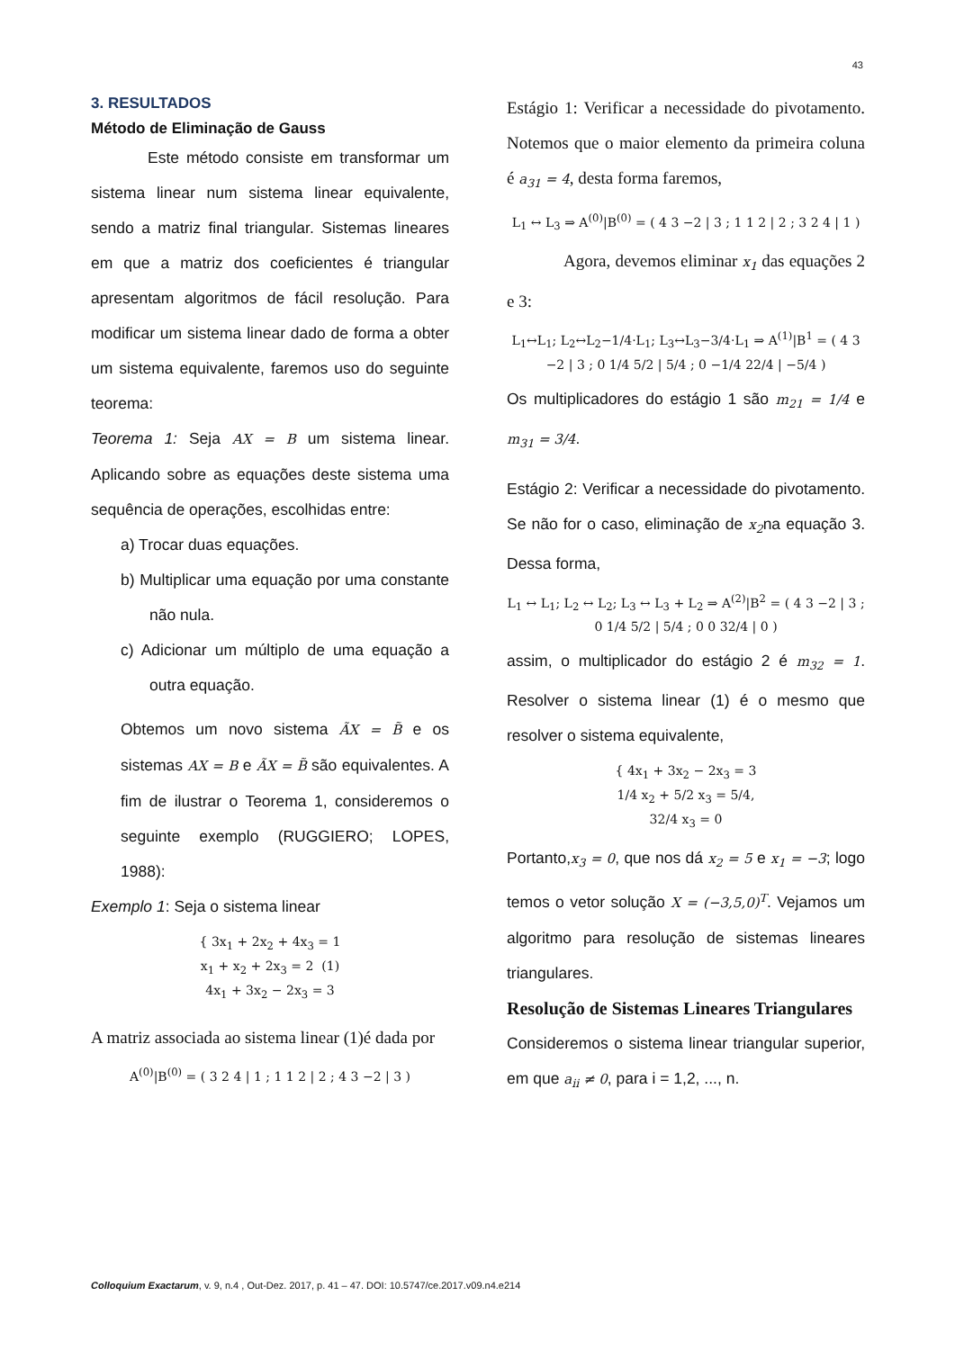43
3. RESULTADOS
Método de Eliminação de Gauss
Este método consiste em transformar um sistema linear num sistema linear equivalente, sendo a matriz final triangular. Sistemas lineares em que a matriz dos coeficientes é triangular apresentam algoritmos de fácil resolução. Para modificar um sistema linear dado de forma a obter um sistema equivalente, faremos uso do seguinte teorema:
Teorema 1: Seja AX = B um sistema linear. Aplicando sobre as equações deste sistema uma sequência de operações, escolhidas entre:
a) Trocar duas equações.
b) Multiplicar uma equação por uma constante não nula.
c) Adicionar um múltiplo de uma equação a outra equação.
Obtemos um novo sistema ÃX = B̃ e os sistemas AX = B e ÃX = B̃ são equivalentes. A fim de ilustrar o Teorema 1, consideremos o seguinte exemplo (RUGGIERO; LOPES, 1988):
Exemplo 1: Seja o sistema linear
{ 3x<sub>1</sub> + 2x<sub>2</sub> + 4x<sub>3</sub> = 1
x<sub>1</sub> + x<sub>2</sub> + 2x<sub>3</sub> = 2 (1)
4x<sub>1</sub> + 3x<sub>2</sub> − 2x<sub>3</sub> = 3
A matriz associada ao sistema linear (1)é dada por
A<sup>(0)</sup>|B<sup>(0)</sup> = ( 3 2 4 | 1 ; 1 1 2 | 2 ; 4 3 −2 | 3 )
Estágio 1: Verificar a necessidade do pivotamento. Notemos que o maior elemento da primeira coluna é a<sub>31</sub> = 4, desta forma faremos,
L<sub>1</sub> ↔ L<sub>3</sub> ⇒ A<sup>(0)</sup>|B<sup>(0)</sup> = ( 4 3 −2 | 3 ; 1 1 2 | 2 ; 3 2 4 | 1 )
Agora, devemos eliminar x<sub>1</sub> das equações 2 e 3:
L<sub>1</sub>↔L<sub>1</sub>; L<sub>2</sub>↔L<sub>2</sub>−1/4·L<sub>1</sub>; L<sub>3</sub>↔L<sub>3</sub>−3/4·L<sub>1</sub> ⇒ A<sup>(1)</sup>|B<sup>1</sup> = ( 4 3 −2 | 3 ; 0 1/4 5/2 | 5/4 ; 0 −1/4 22/4 | −5/4 )
Os multiplicadores do estágio 1 são m<sub>21</sub> = 1/4 e m<sub>31</sub> = 3/4.
Estágio 2: Verificar a necessidade do pivotamento. Se não for o caso, eliminação de x<sub>2</sub>na equação 3. Dessa forma,
L<sub>1</sub> ↔ L<sub>1</sub>; L<sub>2</sub> ↔ L<sub>2</sub>; L<sub>3</sub> ↔ L<sub>3</sub> + L<sub>2</sub> ⇒ A<sup>(2)</sup>|B<sup>2</sup> = ( 4 3 −2 | 3 ; 0 1/4 5/2 | 5/4 ; 0 0 32/4 | 0 )
assim, o multiplicador do estágio 2 é m<sub>32</sub> = 1. Resolver o sistema linear (1) é o mesmo que resolver o sistema equivalente,
{ 4x<sub>1</sub> + 3x<sub>2</sub> − 2x<sub>3</sub> = 3
1/4 x<sub>2</sub> + 5/2 x<sub>3</sub> = 5/4,
32/4 x<sub>3</sub> = 0
Portanto,x<sub>3</sub> = 0, que nos dá x<sub>2</sub> = 5 e x<sub>1</sub> = −3; logo temos o vetor solução X = (−3,5,0)<sup>T</sup>. Vejamos um algoritmo para resolução de sistemas lineares triangulares.
Resolução de Sistemas Lineares Triangulares
Consideremos o sistema linear triangular superior, em que a<sub>ii</sub> ≠ 0, para i = 1,2, ..., n.
Colloquium Exactarum, v. 9, n.4 , Out-Dez. 2017, p. 41 – 47. DOI: 10.5747/ce.2017.v09.n4.e214